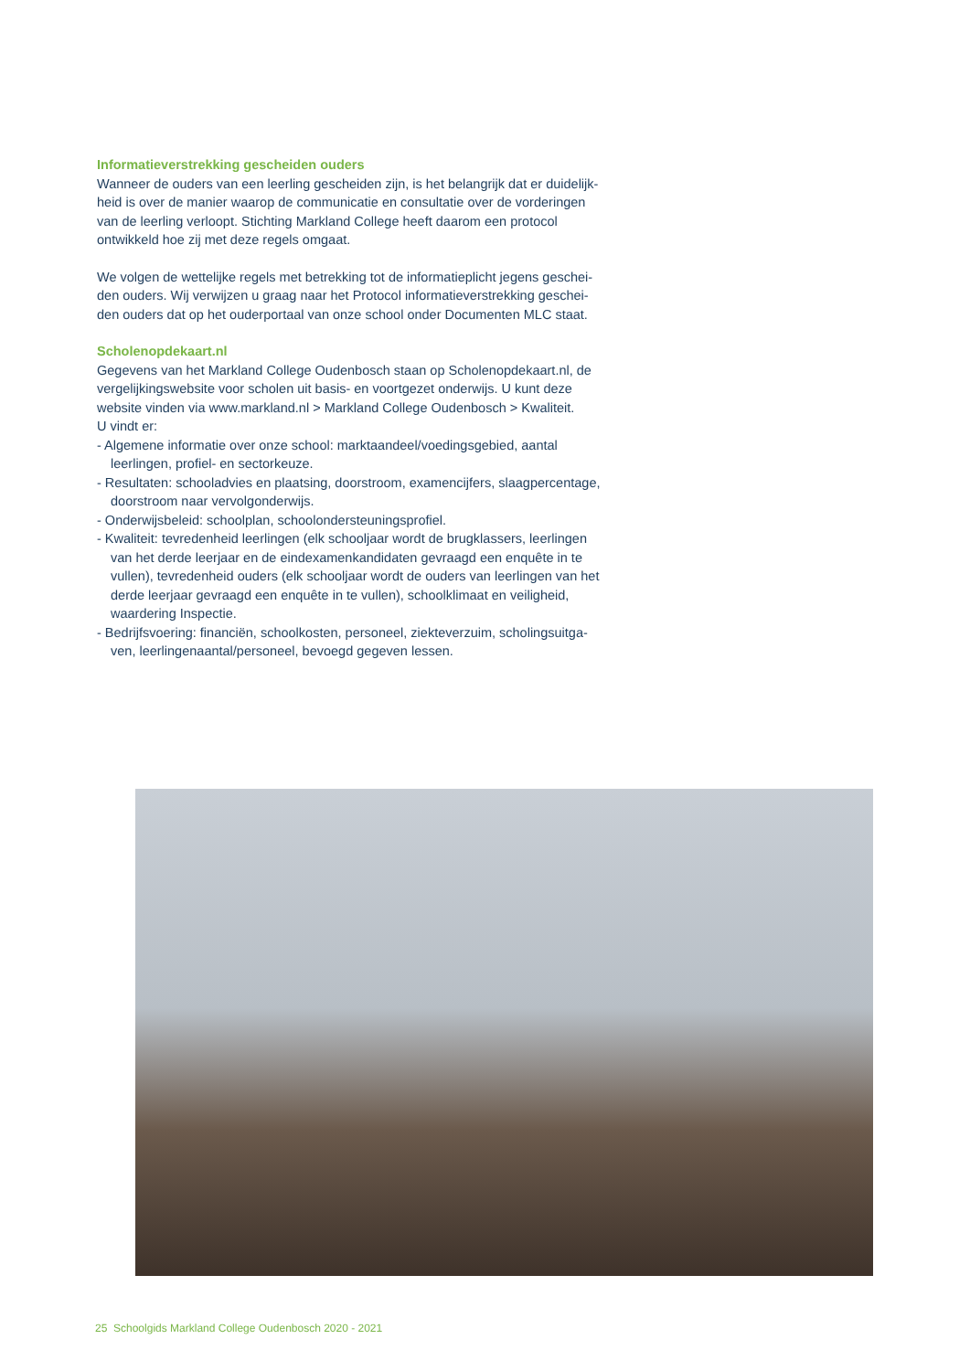Informatieverstrekking gescheiden ouders
Wanneer de ouders van een leerling gescheiden zijn, is het belangrijk dat er duidelijk-heid is over de manier waarop de communicatie en consultatie over de vorderingen van de leerling verloopt. Stichting Markland College heeft daarom een protocol ontwikkeld hoe zij met deze regels omgaat.
We volgen de wettelijke regels met betrekking tot de informatieplicht jegens geschei-den ouders. Wij verwijzen u graag naar het Protocol informatieverstrekking geschei-den ouders dat op het ouderportaal van onze school onder Documenten MLC staat.
Scholenopdekaart.nl
Gegevens van het Markland College Oudenbosch staan op Scholenopdekaart.nl, de vergelijkingswebsite voor scholen uit basis- en voortgezet onderwijs. U kunt deze website vinden via www.markland.nl > Markland College Oudenbosch > Kwaliteit.
U vindt er:
- Algemene informatie over onze school: marktaandeel/voedingsgebied, aantal leerlingen, profiel- en sectorkeuze.
- Resultaten: schooladvies en plaatsing, doorstroom, examencijfers, slaagpercentage, doorstroom naar vervolgonderwijs.
- Onderwijsbeleid: schoolplan, schoolondersteuningsprofiel.
- Kwaliteit: tevredenheid leerlingen (elk schooljaar wordt de brugklassers, leerlingen van het derde leerjaar en de eindexamenkandidaten gevraagd een enquête in te vullen), tevredenheid ouders (elk schooljaar wordt de ouders van leerlingen van het derde leerjaar gevraagd een enquête in te vullen), schoolklimaat en veiligheid, waardering Inspectie.
- Bedrijfsvoering: financiën, schoolkosten, personeel, ziekteverzuim, scholingsuitga-ven, leerlingenaantal/personeel, bevoegd gegeven lessen.
25 Schoolgids Markland College Oudenbosch 2020 - 2021